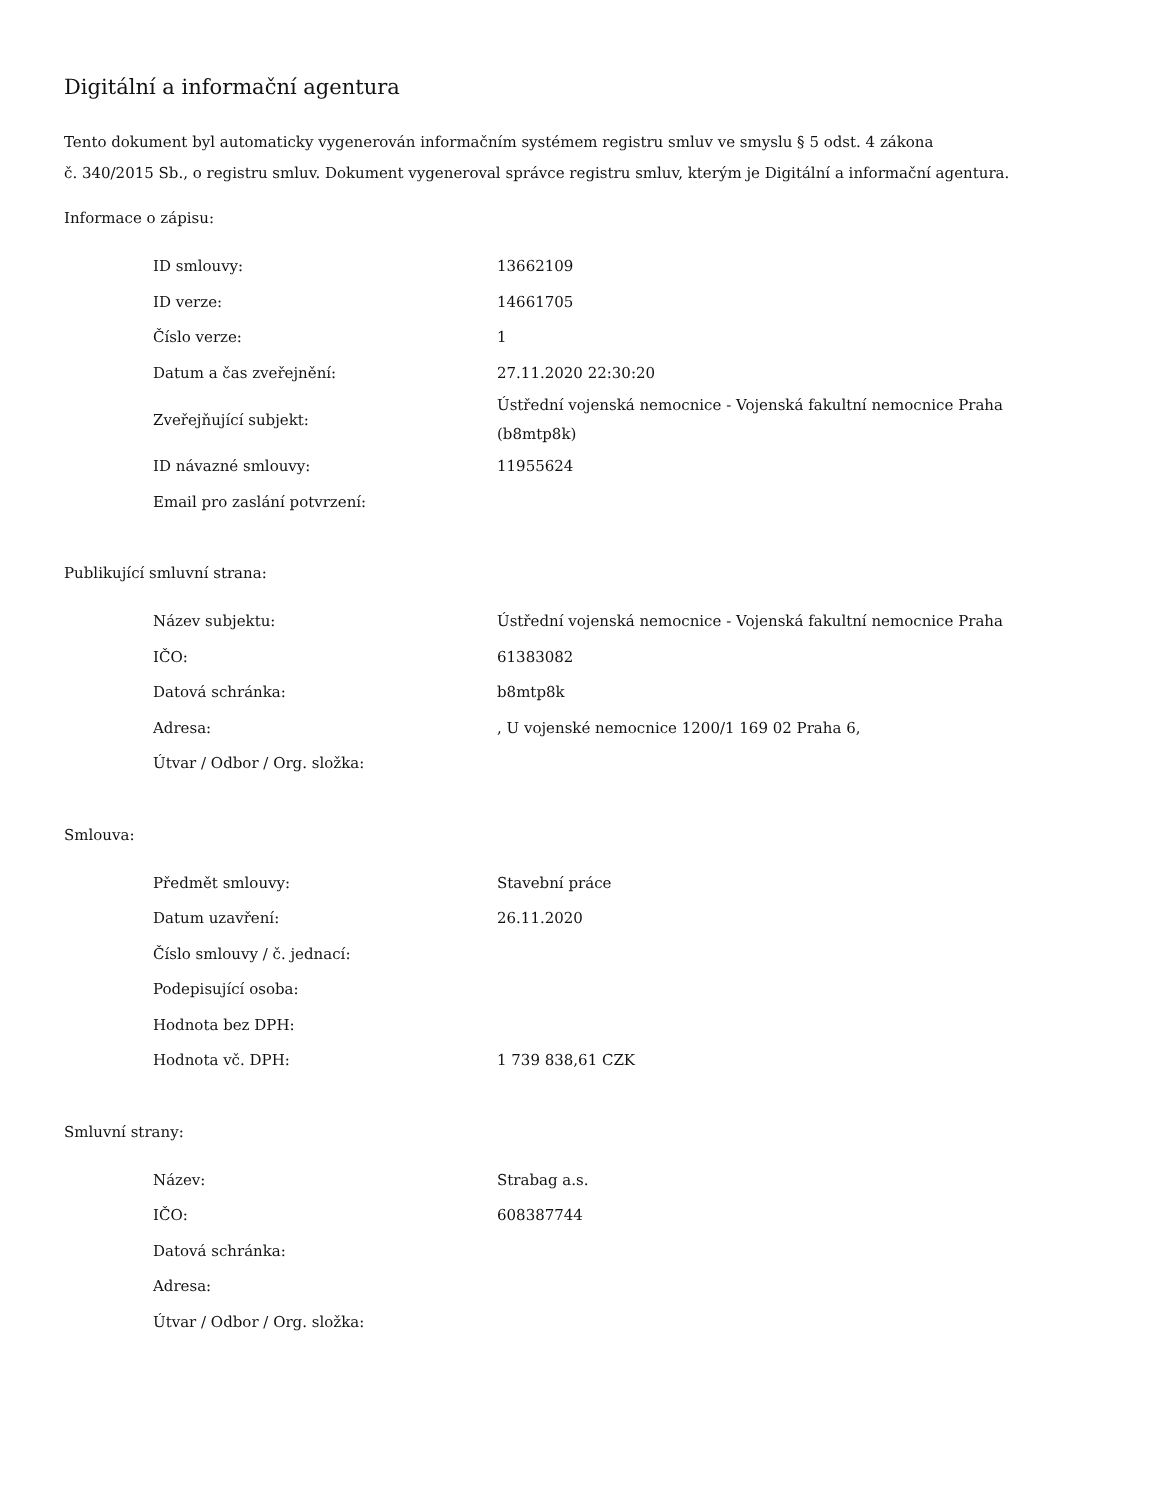Digitální a informační agentura
Tento dokument byl automaticky vygenerován informačním systémem registru smluv ve smyslu § 5 odst. 4 zákona
č. 340/2015 Sb., o registru smluv. Dokument vygeneroval správce registru smluv, kterým je Digitální a informační agentura.
Informace o zápisu:
| ID smlouvy: | 13662109 |
| ID verze: | 14661705 |
| Číslo verze: | 1 |
| Datum a čas zveřejnění: | 27.11.2020 22:30:20 |
| Zveřejňující subjekt: | Ústřední vojenská nemocnice - Vojenská fakultní nemocnice Praha (b8mtp8k) |
| ID návazné smlouvy: | 11955624 |
| Email pro zaslání potvrzení: | |
Publikující smluvní strana:
| Název subjektu: | Ústřední vojenská nemocnice - Vojenská fakultní nemocnice Praha |
| IČO: | 61383082 |
| Datová schránka: | b8mtp8k |
| Adresa: | , U vojenské nemocnice 1200/1 169 02 Praha 6, |
| Útvar / Odbor / Org. složka: | |
Smlouva:
| Předmět smlouvy: | Stavební práce |
| Datum uzavření: | 26.11.2020 |
| Číslo smlouvy / č. jednací: | |
| Podepisující osoba: | |
| Hodnota bez DPH: | |
| Hodnota vč. DPH: | 1 739 838,61 CZK |
Smluvní strany:
| Název: | Strabag a.s. |
| IČO: | 608387744 |
| Datová schránka: | |
| Adresa: | |
| Útvar / Odbor / Org. složka: | |